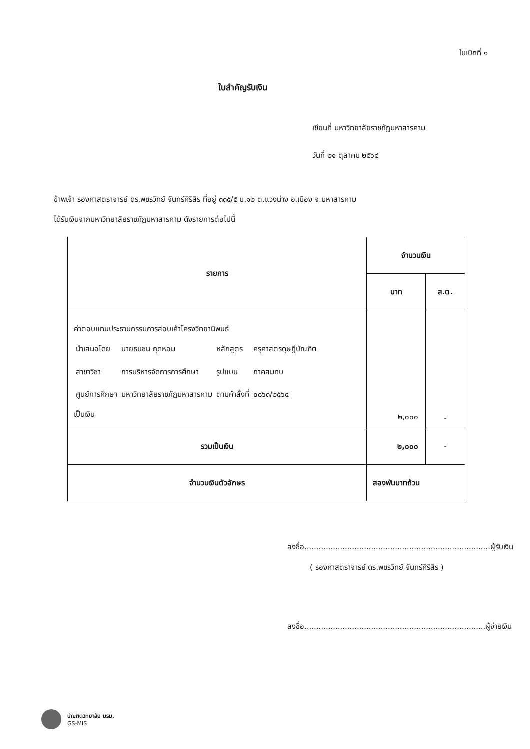ใบเบิกที่ ๑
ใบสำคัญรับเงิน
เขียนที่ มหาวิทยาลัยราชภัฏมหาสารคาม
วันที่ ๒๑ ตุลาคม ๒๕๖๔
ข้าพเจ้า รองศาสตราจารย์ ดร.พชรวิทย์ จันทร์ศิริสิร ที่อยู่ ๓๓๕/๕ ม.๑๒ ต.แวงน่าง อ.เมือง จ.มหาสารคาม
ได้รับเงินจากมหาวิทยาลัยราชภัฏมหาสารคาม ดังรายการต่อไปนี้
| รายการ | จำนวนเงิน | |
| --- | --- | --- |
| | บาท | ส.ต. |
| ค่าตอบแทนประธานกรรมการสอบเค้าโครงวิทยานิพนธ์ / นำเสนอโดย / นายธนชน กุดหอม / หลักสูตร / ครุศาสตรดุษฎีบัณฑิต / / สาขาวิชา / การบริหารจัดการการศึกษา / รูปแบบ / ภาคสมทบ / / ศูนย์การศึกษา / มหาวิทยาลัยราชภัฏมหาสารคาม / ตามคำสั่งที่ / ๐๘๖๓/๒๕๖๔ / เป็นเงิน | ๒,๐๐๐ | - |
| รวมเป็นเงิน | ๒,๐๐๐ | - |
| จำนวนเงินตัวอักษร | สองพันบาทถ้วน | |
ลงชื่อ..............................................................................ผู้รับเงิน
( รองศาสตราจารย์ ดร.พชรวิทย์ จันทร์ศิริสิร )
ลงชื่อ............................................................................ผู้จ่ายเงิน
บัณฑิตวิทยาลัย มรม.
GS-MIS